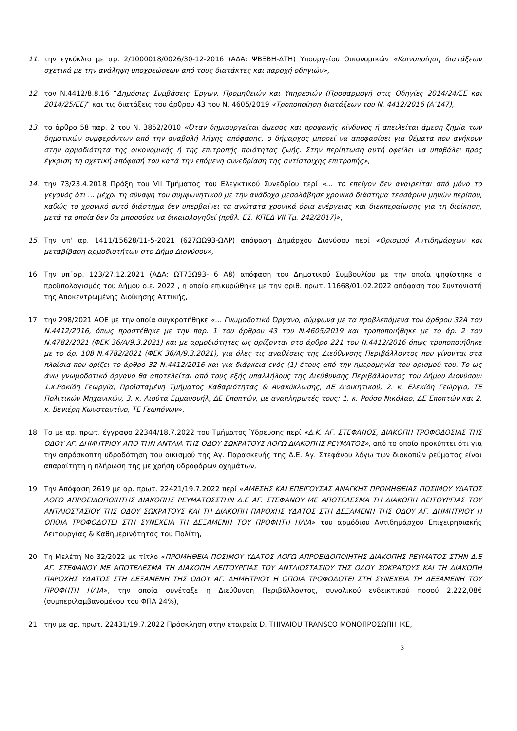11. την εγκύκλιο με αρ. 2/1000018/0026/30-12-2016 (ΑΔΑ: ΨΒΞΒΗ-ΔΤΗ) Υπουργείου Οικονομικών «Κοινοποίηση διατάξεων σχετικά με την ανάληψη υποχρεώσεων από τους διατάκτες και παροχή οδηγιών»,
12. τον Ν.4412/8.8.16 “Δημόσιες Συμβάσεις Έργων, Προμηθειών και Υπηρεσιών (Προσαρμογή στις Οδηγίες 2014/24/ΕΕ και 2014/25/ΕΕ)” και τις διατάξεις του άρθρου 43 του Ν. 4605/2019 «Τροποποίηση διατάξεων του Ν. 4412/2016 (Α’147),
13. το άρθρο 58 παρ. 2 του Ν. 3852/2010 «Όταν δημιουργείται άμεσος και προφανής κίνδυνος ή απειλείται άμεση ζημία των δημοτικών συμφερόντων από την αναβολή λήψης απόφασης, ο δήμαρχος μπορεί να αποφασίσει για θέματα που ανήκουν στην αρμοδιότητα της οικονομικής ή της επιτροπής ποιότητας ζωής. Στην περίπτωση αυτή οφείλει να υποβάλει προς έγκριση τη σχετική απόφασή του κατά την επόμενη συνεδρίαση της αντίστοιχης επιτροπής»,
14. την 73/23.4.2018 Πράξη του VII Τμήματος του Ελεγκτικού Συνεδρίου περί «… το επείγον δεν αναιρείται από μόνο το γεγονός ότι … μέχρι τη σύναψη του συμφωνητικού με την ανάδοχο μεσολάβησε χρονικό διάστημα τεσσάρων μηνών περίπου, καθώς το χρονικό αυτό διάστημα δεν υπερβαίνει τα ανώτατα χρονικά όρια ενέργειας και διεκπεραίωσης για τη διοίκηση, μετά τα οποία δεν θα μπορούσε να δικαιολογηθεί (πρβλ. ΕΣ. ΚΠΕΔ VII Τμ. 242/2017)»,
15. Την υπ' αρ. 1411/15628/11-5-2021 (627ΩΩ93-ΩΛΡ) απόφαση Δημάρχου Διονύσου περί «Ορισμού Αντιδημάρχων και μεταβίβαση αρμοδιοτήτων στο Δήμο Διονύσου»,
16. Την υπ΄αρ. 123/27.12.2021 (ΑΔΑ: ΩΤ73Ω93- 6 Α8) απόφαση του Δημοτικού Συμβουλίου με την οποία ψηφίστηκε ο προϋπολογισμός του Δήμου ο.ε. 2022 , η οποία επικυρώθηκε με την αριθ. πρωτ. 11668/01.02.2022 απόφαση του Συντονιστή της Αποκεντρωμένης Διοίκησης Αττικής,
17. την 298/2021 ΑΟΕ με την οποία συγκροτήθηκε «… Γνωμοδοτικό Όργανο, σύμφωνα με τα προβλεπόμενα του άρθρου 32Α του Ν.4412/2016, όπως προστέθηκε με την παρ. 1 του άρθρου 43 του Ν.4605/2019 και τροποποιήθηκε με το άρ. 2 του Ν.4782/2021 (ΦΕΚ 36/Α/9.3.2021) και με αρμοδιότητες ως ορίζονται στο άρθρο 221 του Ν.4412/2016 όπως τροποποιήθηκε με το άρ. 108 Ν.4782/2021 (ΦΕΚ 36/Α/9.3.2021), για όλες τις αναθέσεις της Διεύθυνσης Περιβάλλοντος που γίνονται στα πλαίσια που ορίζει το άρθρο 32 Ν.4412/2016 και για διάρκεια ενός (1) έτους από την ημερομηνία του ορισμού του. Το ως άνω γνωμοδοτικό όργανο θα αποτελείται από τους εξής υπαλλήλους της Διεύθυνσης Περιβάλλοντος του Δήμου Διονύσου: 1.κ.Ροκίδη Γεωργία, Προϊσταμένη Τμήματος Καθαριότητας & Ανακύκλωσης, ΔΕ Διοικητικού, 2. κ. Ελεκίδη Γεώργιο, ΤΕ Πολιτικών Μηχανικών, 3. κ. Λιούτα Εμμανουήλ, ΔΕ Εποπτών, με αναπληρωτές τους: 1. κ. Ρούσο Νικόλαο, ΔΕ Εποπτών και 2. κ. Βενιέρη Κωνσταντίνο, ΤΕ Γεωπόνων»,
18. Το με αρ. πρωτ. έγγραφο 22344/18.7.2022 του Τμήματος Ύδρευσης περί «Δ.Κ. ΑΓ. ΣΤΕΦΑΝΟΣ, ΔΙΑΚΟΠΗ ΤΡΟΦΟΔΟΣΙΑΣ ΤΗΣ ΟΔΟΥ ΑΓ. ΔΗΜΗΤΡΙΟΥ ΑΠΟ ΤΗΝ ΑΝΤΛΙΑ ΤΗΣ ΟΔΟΥ ΣΩΚΡΑΤΟΥΣ ΛΟΓΩ ΔΙΑΚΟΠΗΣ ΡΕΥΜΑΤΟΣ», από το οποίο προκύπτει ότι για την απρόσκοπτη υδροδότηση του οικισμού της Αγ. Παρασκευής της Δ.Ε. Αγ. Στεφάνου λόγω των διακοπών ρεύματος είναι απαραίτητη η πλήρωση της με χρήση υδροφόρων οχημάτων,
19. Την Απόφαση 2619 με αρ. πρωτ. 22421/19.7.2022 περί «ΑΜΕΣΗΣ ΚΑΙ ΕΠΕΙΓΟΥΣΑΣ ΑΝΑΓΚΗΣ ΠΡΟΜΗΘΕΙΑΣ ΠΟΣΙΜΟΥ ΥΔΑΤΟΣ ΛΟΓΩ ΑΠΡΟΕΙΔΟΠΟΙΗΤΗΣ ΔΙΑΚΟΠΗΣ ΡΕΥΜΑΤΟΣΣΤΗΝ Δ.Ε ΑΓ. ΣΤΕΦΑΝΟΥ ΜΕ ΑΠΟΤΕΛΕΣΜΑ ΤΗ ΔΙΑΚΟΠΗ ΛΕΙΤΟΥΡΓΙΑΣ ΤΟΥ ΑΝΤΛΙΟΣΤΑΣΙΟΥ ΤΗΣ ΟΔΟΥ ΣΩΚΡΑΤΟΥΣ ΚΑΙ ΤΗ ΔΙΑΚΟΠΗ ΠΑΡΟΧΗΣ ΥΔΑΤΟΣ ΣΤΗ ΔΕΞΑΜΕΝΗ ΤΗΣ ΟΔΟΥ ΑΓ. ΔΗΜΗΤΡΙΟΥ Η ΟΠΟΙΑ ΤΡΟΦΟΔΟΤΕΙ ΣΤΗ ΣΥΝΕΧΕΙΑ ΤΗ ΔΕΞΑΜΕΝΗ ΤΟΥ ΠΡΟΦΗΤΗ ΗΛΙΑ» του αρμόδιου Αντιδημάρχου Επιχειρησιακής Λειτουργίας & Καθημερινότητας του Πολίτη,
20. Τη Μελέτη Νο 32/2022 με τίτλο «ΠΡΟΜΗΘΕΙΑ ΠΟΣΙΜΟΥ ΥΔΑΤΟΣ ΛΟΓΩ ΑΠΡΟΕΙΔΟΠΟΙΗΤΗΣ ΔΙΑΚΟΠΗΣ ΡΕΥΜΑΤΟΣ ΣΤΗΝ Δ.Ε ΑΓ. ΣΤΕΦΑΝΟΥ ΜΕ ΑΠΟΤΕΛΕΣΜΑ ΤΗ ΔΙΑΚΟΠΗ ΛΕΙΤΟΥΡΓΙΑΣ ΤΟΥ ΑΝΤΛΙΟΣΤΑΣΙΟΥ ΤΗΣ ΟΔΟΥ ΣΩΚΡΑΤΟΥΣ ΚΑΙ ΤΗ ΔΙΑΚΟΠΗ ΠΑΡΟΧΗΣ ΥΔΑΤΟΣ ΣΤΗ ΔΕΞΑΜΕΝΗ ΤΗΣ ΟΔΟΥ ΑΓ. ΔΗΜΗΤΡΙΟΥ Η ΟΠΟΙΑ ΤΡΟΦΟΔΟΤΕΙ ΣΤΗ ΣΥΝΕΧΕΙΑ ΤΗ ΔΕΞΑΜΕΝΗ ΤΟΥ ΠΡΟΦΗΤΗ ΗΛΙΑ», την οποία συνέταξε η Διεύθυνση Περιβάλλοντος, συνολικού ενδεικτικού ποσού 2.222,08€ (συμπεριλαμβανομένου του ΦΠΑ 24%),
21. την με αρ. πρωτ. 22431/19.7.2022 Πρόσκληση στην εταιρεία D. THIVAIOU TRANSCO ΜΟΝΟΠΡΟΣΩΠΗ ΙΚΕ,
3